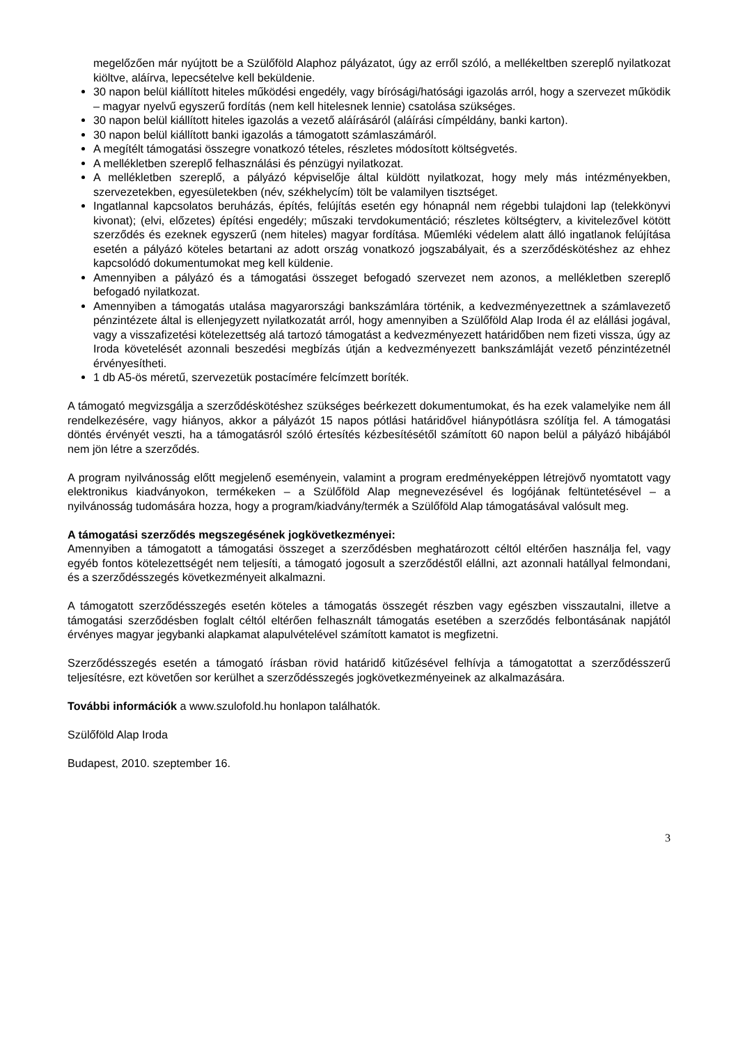megelőzően már nyújtott be a Szülőföld Alaphoz pályázatot, úgy az erről szóló, a mellékeltben szereplő nyilatkozat kiöltve, aláírva, lepecsételve kell beküldenie.
30 napon belül kiállított hiteles működési engedély, vagy bírósági/hatósági igazolás arról, hogy a szervezet működik – magyar nyelvű egyszerű fordítás (nem kell hitelesnek lennie) csatolása szükséges.
30 napon belül kiállított hiteles igazolás a vezető aláírásáról (aláírási címpéldány, banki karton).
30 napon belül kiállított banki igazolás a támogatott számlaszámáról.
A megítélt támogatási összegre vonatkozó tételes, részletes módosított költségvetés.
A mellékletben szereplő felhasználási és pénzügyi nyilatkozat.
A mellékletben szereplő, a pályázó képviselője által küldött nyilatkozat, hogy mely más intézményekben, szervezetekben, egyesületekben (név, székhelycím) tölt be valamilyen tisztséget.
Ingatlannal kapcsolatos beruházás, építés, felújítás esetén egy hónapnál nem régebbi tulajdoni lap (telekkönyvi kivonat); (elvi, előzetes) építési engedély; műszaki tervdokumentáció; részletes költségterv, a kivitelezővel kötött szerződés és ezeknek egyszerű (nem hiteles) magyar fordítása. Műemléki védelem alatt álló ingatlanok felújítása esetén a pályázó köteles betartani az adott ország vonatkozó jogszabályait, és a szerződéskötéshez az ehhez kapcsolódó dokumentumokat meg kell küldenie.
Amennyiben a pályázó és a támogatási összeget befogadó szervezet nem azonos, a mellékletben szereplő befogadó nyilatkozat.
Amennyiben a támogatás utalása magyarországi bankszámlára történik, a kedvezményezettnek a számlavezető pénzintézete által is ellenjegyzett nyilatkozatát arról, hogy amennyiben a Szülőföld Alap Iroda él az elállási jogával, vagy a visszafizetési kötelezettség alá tartozó támogatást a kedvezményezett határidőben nem fizeti vissza, úgy az Iroda követelését azonnali beszedési megbízás útján a kedvezményezett bankszámláját vezető pénzintézetnél érvényesítheti.
1 db A5-ös méretű, szervezetük postacímére felcímzett boríték.
A támogató megvizsgálja a szerződéskötéshez szükséges beérkezett dokumentumokat, és ha ezek valamelyike nem áll rendelkezésére, vagy hiányos, akkor a pályázót 15 napos pótlási határidővel hiánypótlásra szólítja fel. A támogatási döntés érvényét veszti, ha a támogatásról szóló értesítés kézbesítésétől számított 60 napon belül a pályázó hibájából nem jön létre a szerződés.
A program nyilvánosság előtt megjelenő eseményein, valamint a program eredményeképpen létrejövő nyomtatott vagy elektronikus kiadványokon, termékeken – a Szülőföld Alap megnevezésével és logójának feltüntetésével – a nyilvánosság tudomására hozza, hogy a program/kiadvány/termék a Szülőföld Alap támogatásával valósult meg.
A támogatási szerződés megszegésének jogkövetkezményei:
Amennyiben a támogatott a támogatási összeget a szerződésben meghatározott céltól eltérően használja fel, vagy egyéb fontos kötelezettségét nem teljesíti, a támogató jogosult a szerződéstől elállni, azt azonnali hatállyal felmondani, és a szerződésszegés következményeit alkalmazni.
A támogatott szerződésszegés esetén köteles a támogatás összegét részben vagy egészben visszautalni, illetve a támogatási szerződésben foglalt céltól eltérően felhasznált támogatás esetében a szerződés felbontásának napjától érvényes magyar jegybanki alapkamat alapulvételével számított kamatot is megfizetni.
Szerződésszegés esetén a támogató írásban rövid határidő kitűzésével felhívja a támogatottat a szerződésszerű teljesítésre, ezt követően sor kerülhet a szerződésszegés jogkövetkezményeinek az alkalmazására.
További információk a www.szulofold.hu honlapon találhatók.
Szülőföld Alap Iroda
Budapest, 2010. szeptember 16.
3